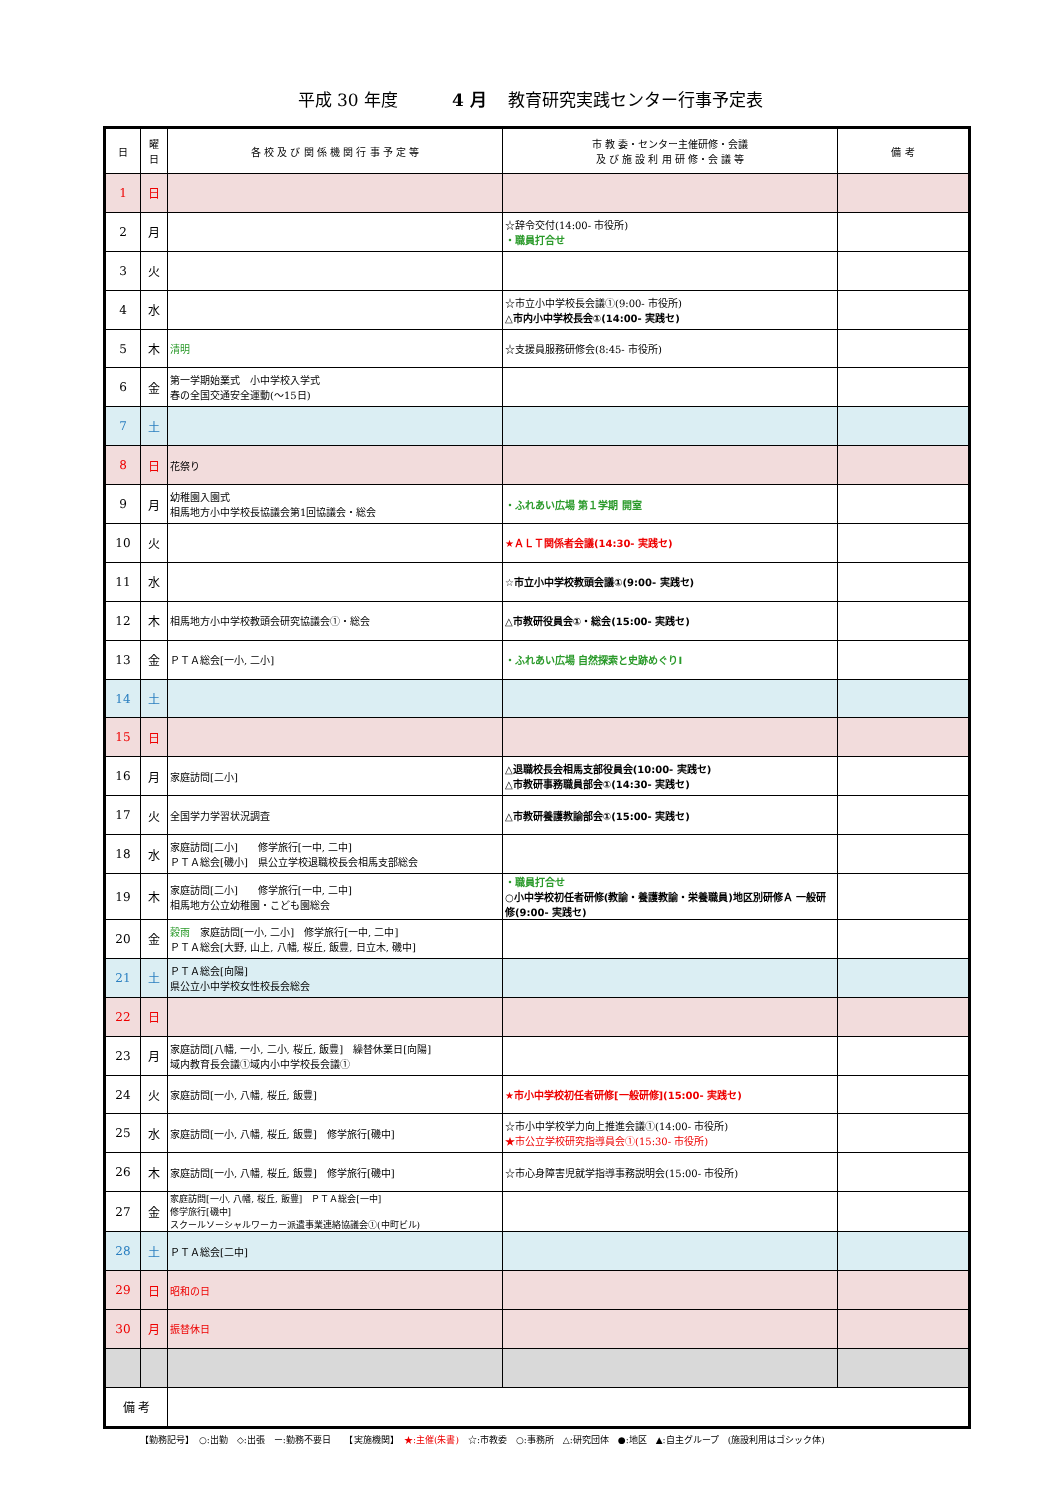平成 30 年度 4 月 教育研究実践センター行事予定表
| 日 | 曜 日 | 各 校 及 び 関 係 機 関 行 事 予 定 等 | 市 教 委・センター主催研修・会議 及 び 施 設 利 用 研 修・会 議 等 | 備 考 |
| --- | --- | --- | --- | --- |
| 1 | 日 | | | |
| 2 | 月 | | ☆辞令交付(14:00- 市役所) ・職員打合せ | |
| 3 | 火 | | | |
| 4 | 水 | | ☆市立小中学校長会議①(9:00- 市役所) △市内小中学校長会①(14:00- 実践セ) | |
| 5 | 木 | 清明 | ☆支援員服務研修会(8:45- 市役所) | |
| 6 | 金 | 第一学期始業式 小中学校入学式 春の全国交通安全運動(～15日) | | |
| 7 | 土 | | | |
| 8 | 日 | 花祭り | | |
| 9 | 月 | 幼稚園入園式 相馬地方小中学校長協議会第1回協議会・総会 | ・ふれあい広場 第１学期 開室 | |
| 10 | 火 | | ★ＡＬＴ関係者会議(14:30- 実践セ) | |
| 11 | 水 | | ☆市立小中学校教頭会議①(9:00- 実践セ) | |
| 12 | 木 | 相馬地方小中学校教頭会研究協議会①・総会 | △市教研役員会①・総会(15:00- 実践セ) | |
| 13 | 金 | ＰＴＡ総会[一小, 二小] | ・ふれあい広場 自然探索と史跡めぐりⅠ | |
| 14 | 土 | | | |
| 15 | 日 | | | |
| 16 | 月 | 家庭訪問[二小] | △退職校長会相馬支部役員会(10:00- 実践セ) △市教研事務職員部会①(14:30- 実践セ) | |
| 17 | 火 | 全国学力学習状況調査 | △市教研養護教諭部会①(15:00- 実践セ) | |
| 18 | 水 | 家庭訪問[二小] 修学旅行[一中, 二中] ＰＴＡ総会[磯小] 県公立学校退職校長会相馬支部総会 | | |
| 19 | 木 | 家庭訪問[二小] 修学旅行[一中, 二中] 相馬地方公立幼稚園・こども園総会 | ・職員打合せ ○小中学校初任者研修(教諭・養護教諭・栄養職員)地区別研修Ａ 一般研修(9:00- 実践セ) | |
| 20 | 金 | 穀雨 家庭訪問[一小, 二小] 修学旅行[一中, 二中] ＰＴＡ総会[大野, 山上, 八幡, 桜丘, 飯豊, 日立木, 磯中] | | |
| 21 | 土 | ＰＴＡ総会[向陽] 県公立小中学校女性校長会総会 | | |
| 22 | 日 | | | |
| 23 | 月 | 家庭訪問[八幡, 一小, 二小, 桜丘, 飯豊] 繰替休業日[向陽] 域内教育長会議①域内小中学校長会議① | | |
| 24 | 火 | 家庭訪問[一小, 八幡, 桜丘, 飯豊] | ★市小中学校初任者研修[一般研修](15:00- 実践セ) | |
| 25 | 水 | 家庭訪問[一小, 八幡, 桜丘, 飯豊] 修学旅行[磯中] | ☆市小中学校学力向上推進会議①(14:00- 市役所) ★市公立学校研究指導員会①(15:30- 市役所) | |
| 26 | 木 | 家庭訪問[一小, 八幡, 桜丘, 飯豊] 修学旅行[磯中] | ☆市心身障害児就学指導事務説明会(15:00- 市役所) | |
| 27 | 金 | 家庭訪問[一小, 八幡, 桜丘, 飯豊] ＰＴＡ総会[一中] 修学旅行[磯中] スクールソーシャルワーカー派遣事業連絡協議会①(中町ビル) | | |
| 28 | 土 | ＰＴＡ総会[二中] | | |
| 29 | 日 | 昭和の日 | | |
| 30 | 月 | 振替休日 | | |
| 備 考 | | | | |
【勤務記号】　○:出勤　◇:出張　ー:勤務不要日　　【実施機関】　★:主催(朱書)　☆:市教委　○:事務所　△:研究団体　●:地区　▲:自主グループ　(施設利用はゴシック体)